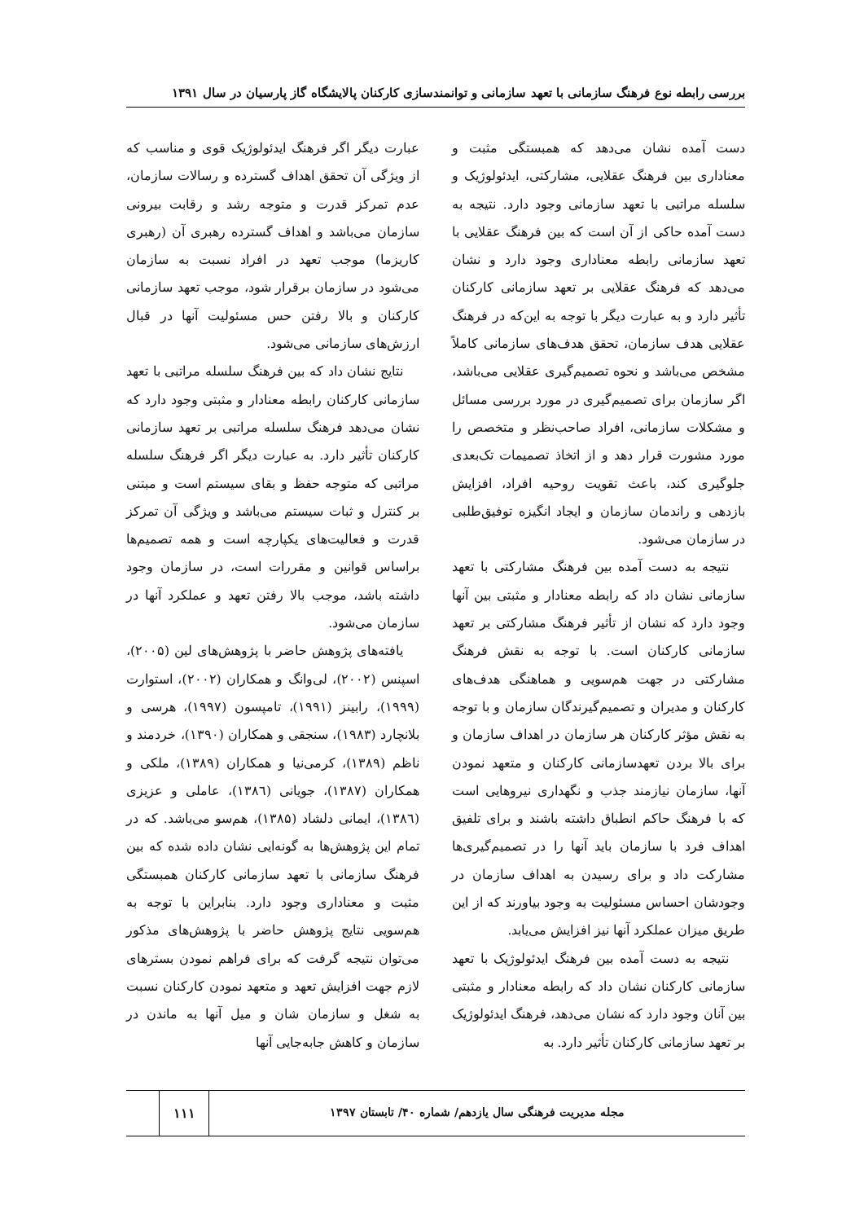بررسی رابطه نوع فرهنگ سازمانی با تعهد سازمانی و توانمندسازی کارکنان پالایشگاه گاز پارسیان در سال ۱۳۹۱
دست آمده نشان می‌دهد که همبستگی مثبت و معناداری بین فرهنگ عقلایی، مشارکتی، ایدئولوژیک و سلسله مراتبی با تعهد سازمانی وجود دارد. نتیجه به دست آمده حاکی از آن است که بین فرهنگ عقلایی با تعهد سازمانی رابطه معناداری وجود دارد و نشان می‌دهد که فرهنگ عقلایی بر تعهد سازمانی کارکنان تأثیر دارد و به عبارت دیگر با توجه به این‌که در فرهنگ عقلایی هدف سازمان، تحقق هدف‌های سازمانی کاملاً مشخص می‌باشد و نحوه تصمیم‌گیری عقلایی می‌باشد، اگر سازمان برای تصمیم‌گیری در مورد بررسی مسائل و مشکلات سازمانی، افراد صاحب‌نظر و متخصص را مورد مشورت قرار دهد و از اتخاذ تصمیمات تک‌بعدی جلوگیری کند، باعث تقویت روحیه افراد، افزایش بازدهی و راندمان سازمان و ایجاد انگیزه توفیق‌طلبی در سازمان می‌شود.
نتیجه به دست آمده بین فرهنگ مشارکتی با تعهد سازمانی نشان داد که رابطه معنادار و مثبتی بین آنها وجود دارد که نشان از تأثیر فرهنگ مشارکتی بر تعهد سازمانی کارکنان است. با توجه به نقش فرهنگ مشارکتی در جهت هم‌سویی و هماهنگی هدف‌های کارکنان و مدیران و تصمیم‌گیرندگان سازمان و با توجه به نقش مؤثر کارکنان هر سازمان در اهداف سازمان و برای بالا بردن تعهدسازمانی کارکنان و متعهد نمودن آنها، سازمان نیازمند جذب و نگهداری نیروهایی است که با فرهنگ حاکم انطباق داشته باشند و برای تلفیق اهداف فرد با سازمان باید آنها را در تصمیم‌گیری‌ها مشارکت داد و برای رسیدن به اهداف سازمان در وجودشان احساس مسئولیت به وجود بیاورند که از این طریق میزان عملکرد آنها نیز افزایش می‌یابد.
نتیجه به دست آمده بین فرهنگ ایدئولوژیک با تعهد سازمانی کارکنان نشان داد که رابطه معنادار و مثبتی بین آنان وجود دارد که نشان می‌دهد، فرهنگ ایدئولوژیک بر تعهد سازمانی کارکنان تأثیر دارد. به
عبارت دیگر اگر فرهنگ ایدئولوژیک قوی و مناسب که از ویژگی آن تحقق اهداف گسترده و رسالات سازمان، عدم تمرکز قدرت و متوجه رشد و رقابت بیرونی سازمان می‌باشد و اهداف گسترده رهبری آن (رهبری کاریزما) موجب تعهد در افراد نسبت به سازمان می‌شود در سازمان برقرار شود، موجب تعهد سازمانی کارکنان و بالا رفتن حس مسئولیت آنها در قبال ارزش‌های سازمانی می‌شود.
نتایج نشان داد که بین فرهنگ سلسله مراتبی با تعهد سازمانی کارکنان رابطه معنادار و مثبتی وجود دارد که نشان می‌دهد فرهنگ سلسله مراتبی بر تعهد سازمانی کارکنان تأثیر دارد. به عبارت دیگر اگر فرهنگ سلسله مراتبی که متوجه حفظ و بقای سیستم است و مبتنی بر کنترل و ثبات سیستم می‌باشد و ویژگی آن تمرکز قدرت و فعالیت‌های یکپارچه است و همه تصمیم‌ها براساس قوانین و مقررات است، در سازمان وجود داشته باشد، موجب بالا رفتن تعهد و عملکرد آنها در سازمان می‌شود.
یافته‌های پژوهش حاضر با پژوهش‌های لین (۲۰۰۵)، اسپنس (۲۰۰۲)، لی‌وانگ و همکاران (۲۰۰۲)، استوارت (۱۹۹۹)، رابینز (۱۹۹۱)، تامپسون (۱۹۹۷)، هرسی و بلانچارد (۱۹۸۳)، سنجقی و همکاران (۱۳۹۰)، خردمند و ناظم (۱۳۸۹)، کرمی‌نیا و همکاران (۱۳۸۹)، ملکی و همکاران (۱۳۸۷)، جویانی (۱۳۸٦)، عاملی و عزیزی (۱۳۸٦)، ایمانی دلشاد (۱۳۸۵)، هم‌سو می‌باشد. که در تمام این پژوهش‌ها به گونه‌ایی نشان داده شده که بین فرهنگ سازمانی با تعهد سازمانی کارکنان همبستگی مثبت و معناداری وجود دارد. بنابراین با توجه به هم‌سویی نتایج پژوهش حاضر با پژوهش‌های مذکور می‌توان نتیجه گرفت که برای فراهم نمودن بسترهای لازم جهت افزایش تعهد و متعهد نمودن کارکنان نسبت به شغل و سازمان شان و میل آنها به ماندن در سازمان و کاهش جابه‌جایی آنها
مجله مدیریت فرهنگی سال یازدهم/ شماره ۴۰/ تابستان ۱۳۹۷
۱۱۱